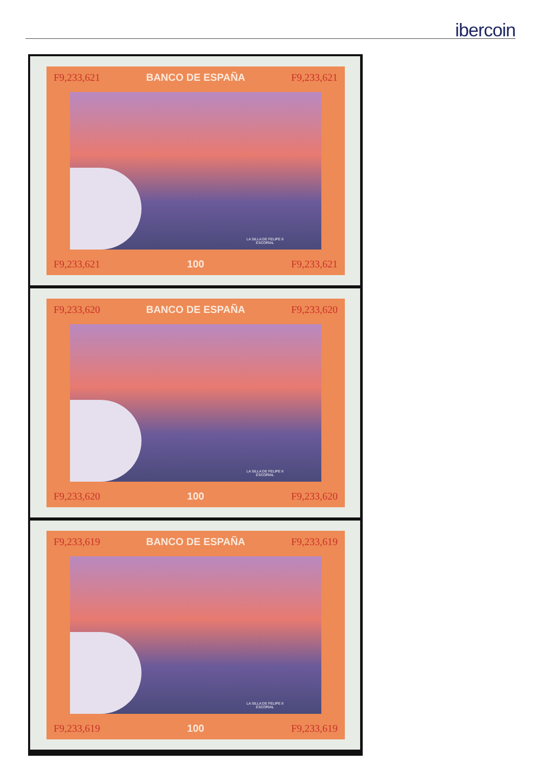ibercoin
F9,233,621 BANCO DE ESPAÑA F9,233,621
LA SILLA DE FELIPE II
ESCORIAL
F9,233,621 100 F9,233,621
F9,233,620 BANCO DE ESPAÑA F9,233,620
LA SILLA DE FELIPE II
ESCORIAL
F9,233,620 100 F9,233,620
F9,233,619 BANCO DE ESPAÑA F9,233,619
LA SILLA DE FELIPE II
ESCORIAL
F9,233,619 100 F9,233,619